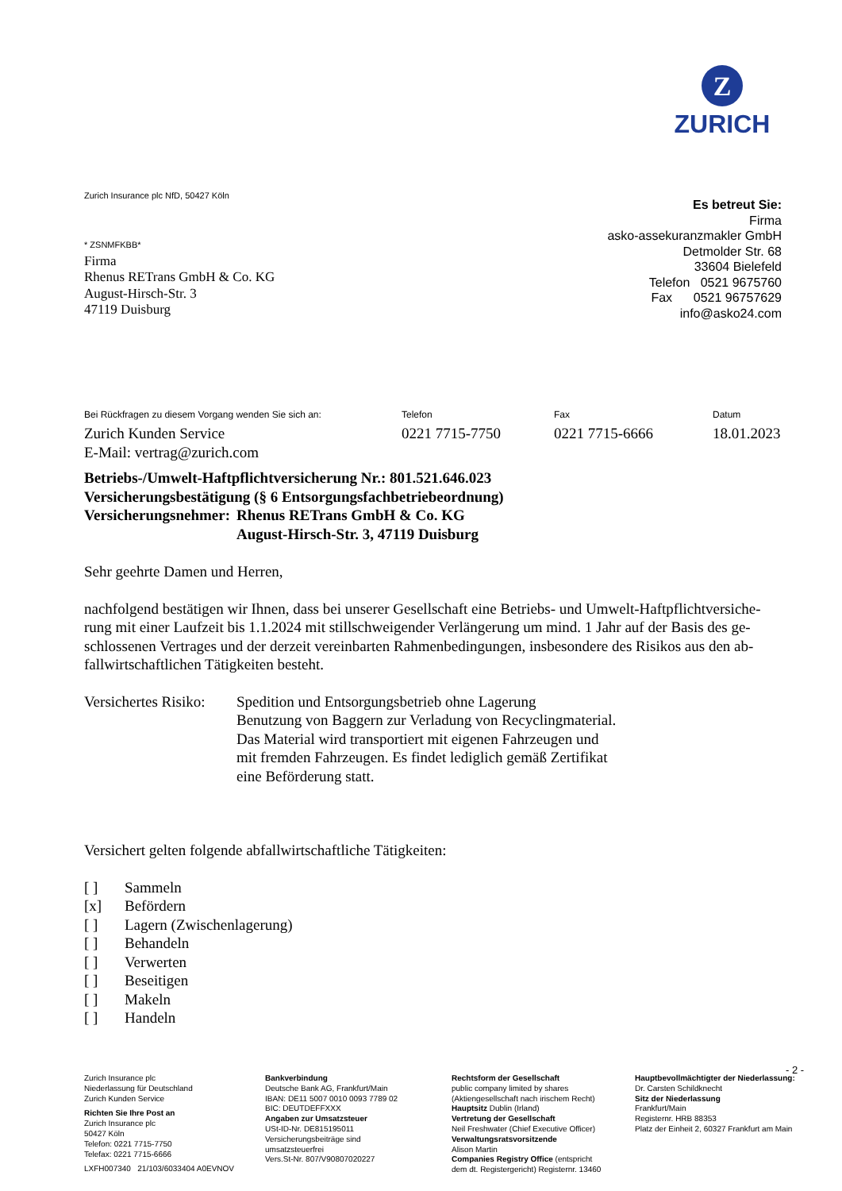Z
ZURICH
Zurich Insurance plc NfD, 50427 Köln
Es betreut Sie:
Firma
asko-assekuranzmakler GmbH
Detmolder Str. 68
33604 Bielefeld
Telefon 0521 9675760
Fax 0521 96757629
info@asko24.com
* ZSNMFKBB*
Firma
Rhenus RETrans GmbH & Co. KG
August-Hirsch-Str. 3
47119 Duisburg
Bei Rückfragen zu diesem Vorgang wenden Sie sich an:
Zurich Kunden Service
E-Mail: vertrag@zurich.com
Telefon
0221 7715-7750
Fax
0221 7715-6666
Datum
18.01.2023
Betriebs-/Umwelt-Haftpflichtversicherung Nr.: 801.521.646.023
Versicherungsbestätigung (§ 6 Entsorgungsfachbetriebeordnung)
Versicherungsnehmer:
Rhenus RETrans GmbH & Co. KG
August-Hirsch-Str. 3, 47119 Duisburg
Sehr geehrte Damen und Herren,
nachfolgend bestätigen wir Ihnen, dass bei unserer Gesellschaft eine Betriebs- und Umwelt-Haftpflichtversiche-rung mit einer Laufzeit bis 1.1.2024 mit stillschweigender Verlängerung um mind. 1 Jahr auf der Basis des ge-schlossenen Vertrages und der derzeit vereinbarten Rahmenbedingungen, insbesondere des Risikos aus den ab-fallwirtschaftlichen Tätigkeiten besteht.
Versichertes Risiko:
Spedition und Entsorgungsbetrieb ohne Lagerung
Benutzung von Baggern zur Verladung von Recyclingmaterial.
Das Material wird transportiert mit eigenen Fahrzeugen und
mit fremden Fahrzeugen. Es findet lediglich gemäß Zertifikat
eine Beförderung statt.
Versichert gelten folgende abfallwirtschaftliche Tätigkeiten:
[ ] Sammeln
[x] Befördern
[ ] Lagern (Zwischenlagerung)
[ ] Behandeln
[ ] Verwerten
[ ] Beseitigen
[ ] Makeln
[ ] Handeln
- 2 -
Zurich Insurance plc
Niederlassung für Deutschland
Zurich Kunden Service
Richten Sie Ihre Post an
Zurich Insurance plc
50427 Köln
Telefon: 0221 7715-7750
Telefax: 0221 7715-6666
LXFH007340 21/103/6033404 A0EVNOV
Bankverbindung
Deutsche Bank AG, Frankfurt/Main
IBAN: DE11 5007 0010 0093 7789 02
BIC: DEUTDEFFXXX
Angaben zur Umsatzsteuer
USt-ID-Nr. DE815195011
Versicherungsbeiträge sind
umsatzsteuerfrei
Vers.St-Nr. 807/V90807020227
Rechtsform der Gesellschaft
public company limited by shares
(Aktiengesellschaft nach irischem Recht)
Hauptsitz Dublin (Irland)
Vertretung der Gesellschaft
Neil Freshwater (Chief Executive Officer)
Verwaltungsratsvorsitzende
Alison Martin
Companies Registry Office (entspricht
dem dt. Registergericht) Registernr. 13460
Hauptbevollmächtigter der Niederlassung:
Dr. Carsten Schildknecht
Sitz der Niederlassung
Frankfurt/Main
Registernr. HRB 88353
Platz der Einheit 2, 60327 Frankfurt am Main